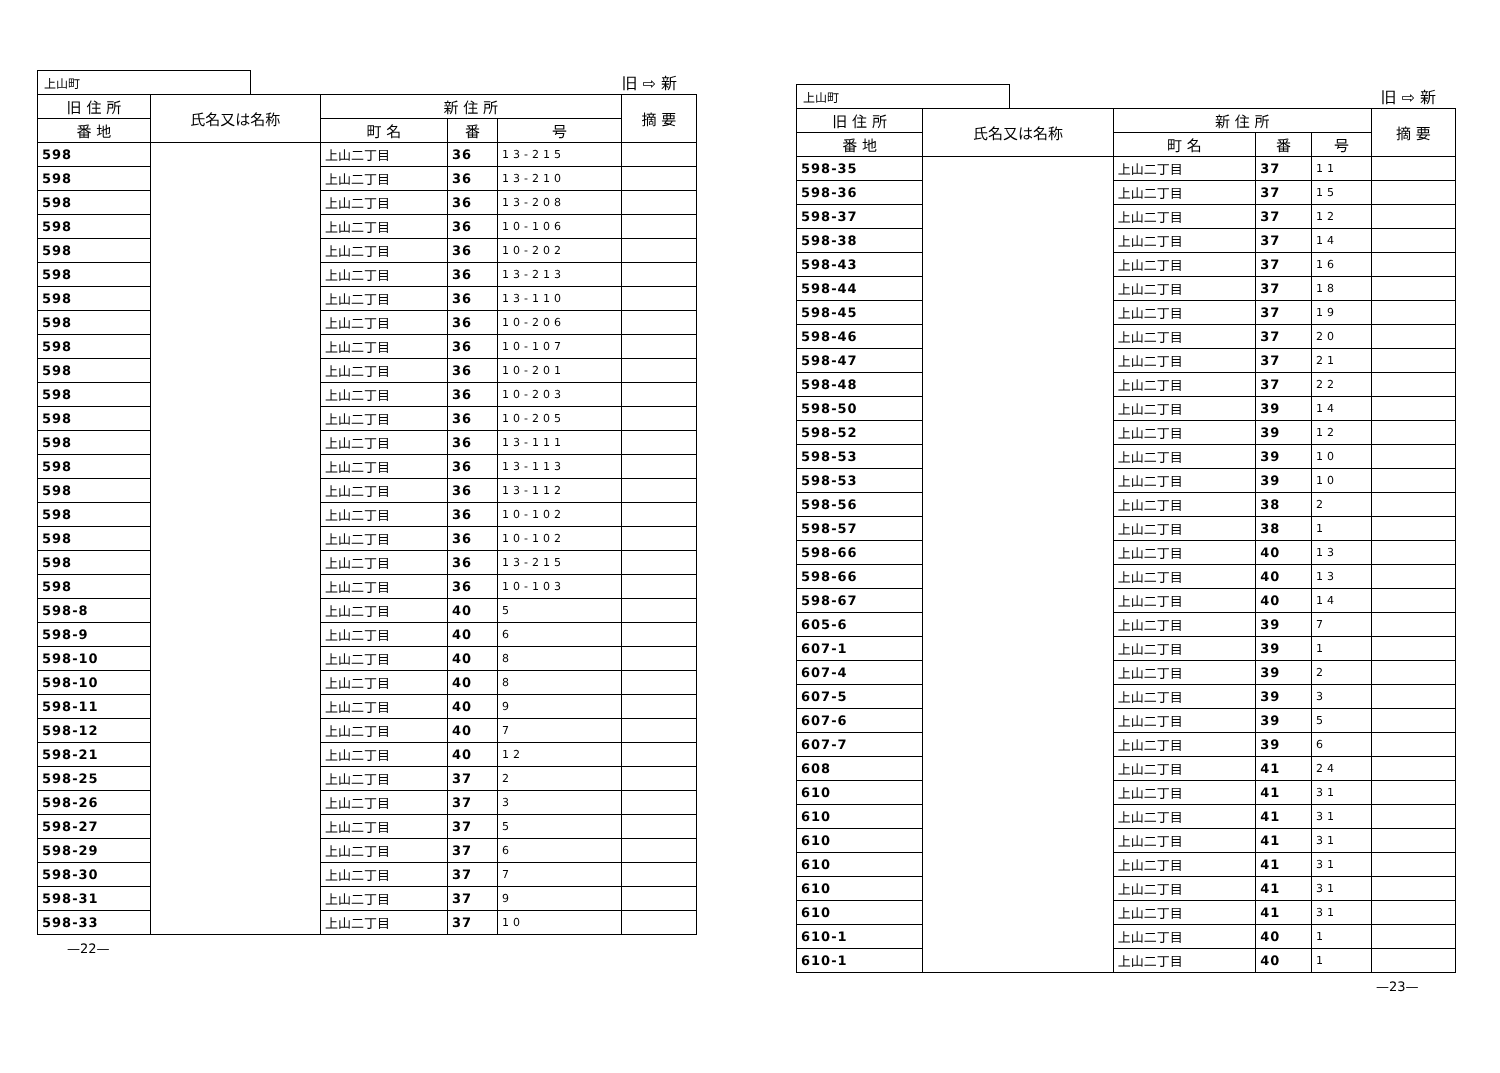上山町
旧 ⇨ 新
| 旧 住 所 | 氏名又は名称 | 新 住 所 | | | 摘 要 |
| --- | --- | --- | --- | --- | --- |
| 番 地 | | 町 名 | 番 | 号 | |
| 598 | | 上山二丁目 | 36 | 13-215 | |
| 598 | | 上山二丁目 | 36 | 13-210 | |
| 598 | | 上山二丁目 | 36 | 13-208 | |
| 598 | | 上山二丁目 | 36 | 10-106 | |
| 598 | | 上山二丁目 | 36 | 10-202 | |
| 598 | | 上山二丁目 | 36 | 13-213 | |
| 598 | | 上山二丁目 | 36 | 13-110 | |
| 598 | | 上山二丁目 | 36 | 10-206 | |
| 598 | | 上山二丁目 | 36 | 10-107 | |
| 598 | | 上山二丁目 | 36 | 10-201 | |
| 598 | | 上山二丁目 | 36 | 10-203 | |
| 598 | | 上山二丁目 | 36 | 10-205 | |
| 598 | | 上山二丁目 | 36 | 13-111 | |
| 598 | | 上山二丁目 | 36 | 13-113 | |
| 598 | | 上山二丁目 | 36 | 13-112 | |
| 598 | | 上山二丁目 | 36 | 10-102 | |
| 598 | | 上山二丁目 | 36 | 10-102 | |
| 598 | | 上山二丁目 | 36 | 13-215 | |
| 598 | | 上山二丁目 | 36 | 10-103 | |
| 598-8 | | 上山二丁目 | 40 | 5 | |
| 598-9 | | 上山二丁目 | 40 | 6 | |
| 598-10 | | 上山二丁目 | 40 | 8 | |
| 598-10 | | 上山二丁目 | 40 | 8 | |
| 598-11 | | 上山二丁目 | 40 | 9 | |
| 598-12 | | 上山二丁目 | 40 | 7 | |
| 598-21 | | 上山二丁目 | 40 | 12 | |
| 598-25 | | 上山二丁目 | 37 | 2 | |
| 598-26 | | 上山二丁目 | 37 | 3 | |
| 598-27 | | 上山二丁目 | 37 | 5 | |
| 598-29 | | 上山二丁目 | 37 | 6 | |
| 598-30 | | 上山二丁目 | 37 | 7 | |
| 598-31 | | 上山二丁目 | 37 | 9 | |
| 598-33 | | 上山二丁目 | 37 | 10 | |
—22—
上山町
旧 ⇨ 新
| 旧 住 所 | 氏名又は名称 | 新 住 所 | | | 摘 要 |
| --- | --- | --- | --- | --- | --- |
| 番 地 | | 町 名 | 番 | 号 | |
| 598-35 | | 上山二丁目 | 37 | 11 | |
| 598-36 | | 上山二丁目 | 37 | 15 | |
| 598-37 | | 上山二丁目 | 37 | 12 | |
| 598-38 | | 上山二丁目 | 37 | 14 | |
| 598-43 | | 上山二丁目 | 37 | 16 | |
| 598-44 | | 上山二丁目 | 37 | 18 | |
| 598-45 | | 上山二丁目 | 37 | 19 | |
| 598-46 | | 上山二丁目 | 37 | 20 | |
| 598-47 | | 上山二丁目 | 37 | 21 | |
| 598-48 | | 上山二丁目 | 37 | 22 | |
| 598-50 | | 上山二丁目 | 39 | 14 | |
| 598-52 | | 上山二丁目 | 39 | 12 | |
| 598-53 | | 上山二丁目 | 39 | 10 | |
| 598-53 | | 上山二丁目 | 39 | 10 | |
| 598-56 | | 上山二丁目 | 38 | 2 | |
| 598-57 | | 上山二丁目 | 38 | 1 | |
| 598-66 | | 上山二丁目 | 40 | 13 | |
| 598-66 | | 上山二丁目 | 40 | 13 | |
| 598-67 | | 上山二丁目 | 40 | 14 | |
| 605-6 | | 上山二丁目 | 39 | 7 | |
| 607-1 | | 上山二丁目 | 39 | 1 | |
| 607-4 | | 上山二丁目 | 39 | 2 | |
| 607-5 | | 上山二丁目 | 39 | 3 | |
| 607-6 | | 上山二丁目 | 39 | 5 | |
| 607-7 | | 上山二丁目 | 39 | 6 | |
| 608 | | 上山二丁目 | 41 | 24 | |
| 610 | | 上山二丁目 | 41 | 31 | |
| 610 | | 上山二丁目 | 41 | 31 | |
| 610 | | 上山二丁目 | 41 | 31 | |
| 610 | | 上山二丁目 | 41 | 31 | |
| 610 | | 上山二丁目 | 41 | 31 | |
| 610 | | 上山二丁目 | 41 | 31 | |
| 610-1 | | 上山二丁目 | 40 | 1 | |
| 610-1 | | 上山二丁目 | 40 | 1 | |
—23—